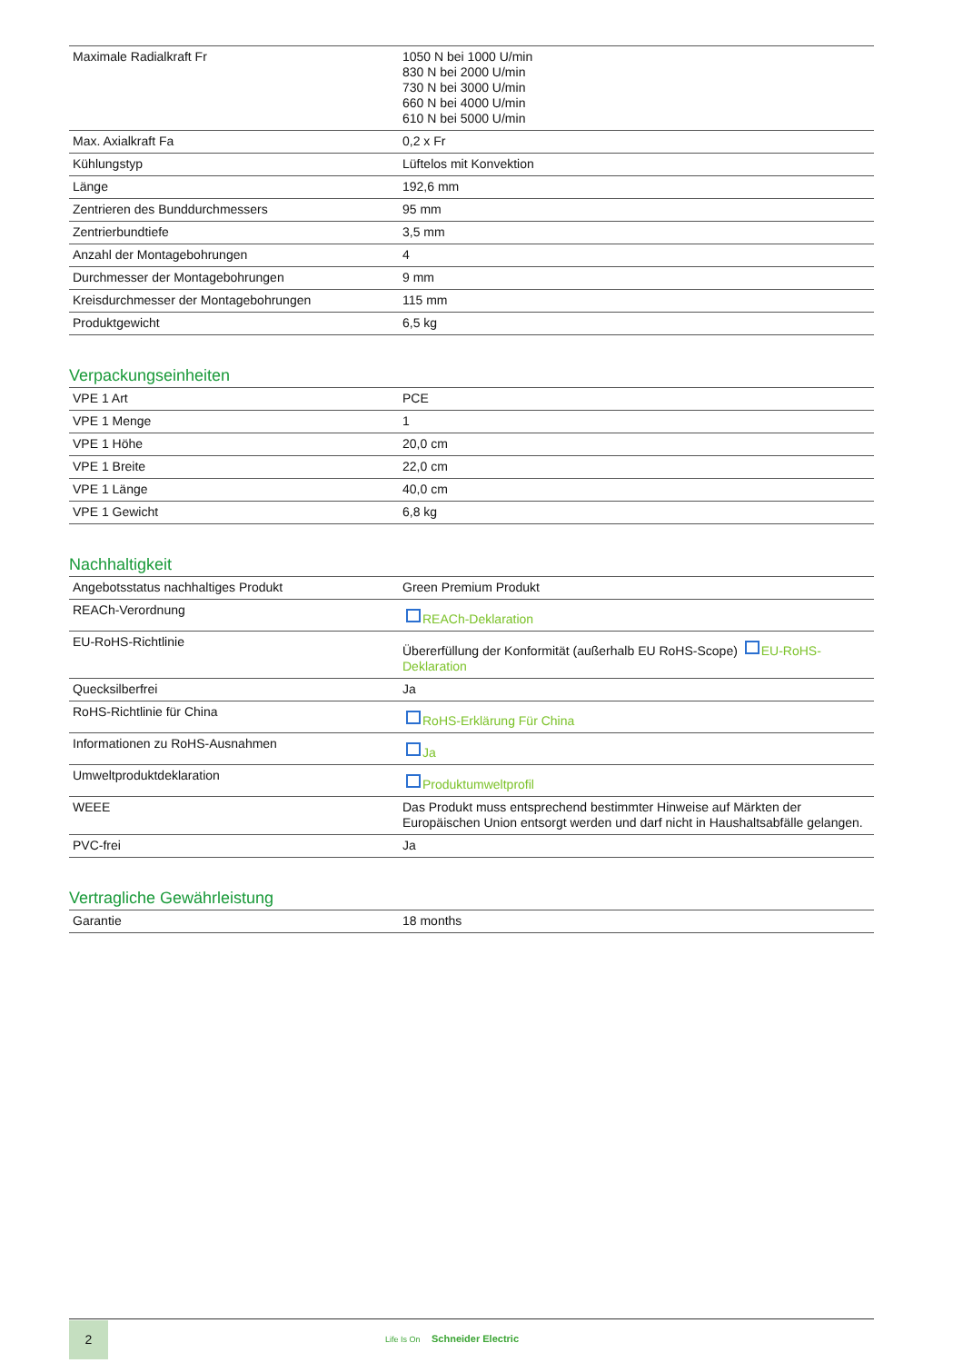| Maximale Radialkraft Fr | 1050 N bei 1000 U/min 830 N bei 2000 U/min 730 N bei 3000 U/min 660 N bei 4000 U/min 610 N bei 5000 U/min |
| Max. Axialkraft Fa | 0,2 x Fr |
| Kühlungstyp | Lüftelos mit Konvektion |
| Länge | 192,6 mm |
| Zentrieren des Bunddurchmessers | 95 mm |
| Zentrierbundtiefe | 3,5 mm |
| Anzahl der Montagebohrungen | 4 |
| Durchmesser der Montagebohrungen | 9 mm |
| Kreisdurchmesser der Montagebohrungen | 115 mm |
| Produktgewicht | 6,5 kg |
Verpackungseinheiten
| VPE 1 Art | PCE |
| VPE 1 Menge | 1 |
| VPE 1 Höhe | 20,0 cm |
| VPE 1 Breite | 22,0 cm |
| VPE 1 Länge | 40,0 cm |
| VPE 1 Gewicht | 6,8 kg |
Nachhaltigkeit
| Angebotsstatus nachhaltiges Produkt | Green Premium Produkt |
| REACh-Verordnung | REACh-Deklaration |
| EU-RoHS-Richtlinie | Übererfüllung der Konformität (außerhalb EU RoHS-Scope) EU-RoHS-Deklaration |
| Quecksilberfrei | Ja |
| RoHS-Richtlinie für China | RoHS-Erklärung Für China |
| Informationen zu RoHS-Ausnahmen | Ja |
| Umweltproduktdeklaration | Produktumweltprofil |
| WEEE | Das Produkt muss entsprechend bestimmter Hinweise auf Märkten der Europäischen Union entsorgt werden und darf nicht in Haushaltsabfälle gelangen. |
| PVC-frei | Ja |
Vertragliche Gewährleistung
| Garantie | 18 months |
2
Life Is On Schneider Electric